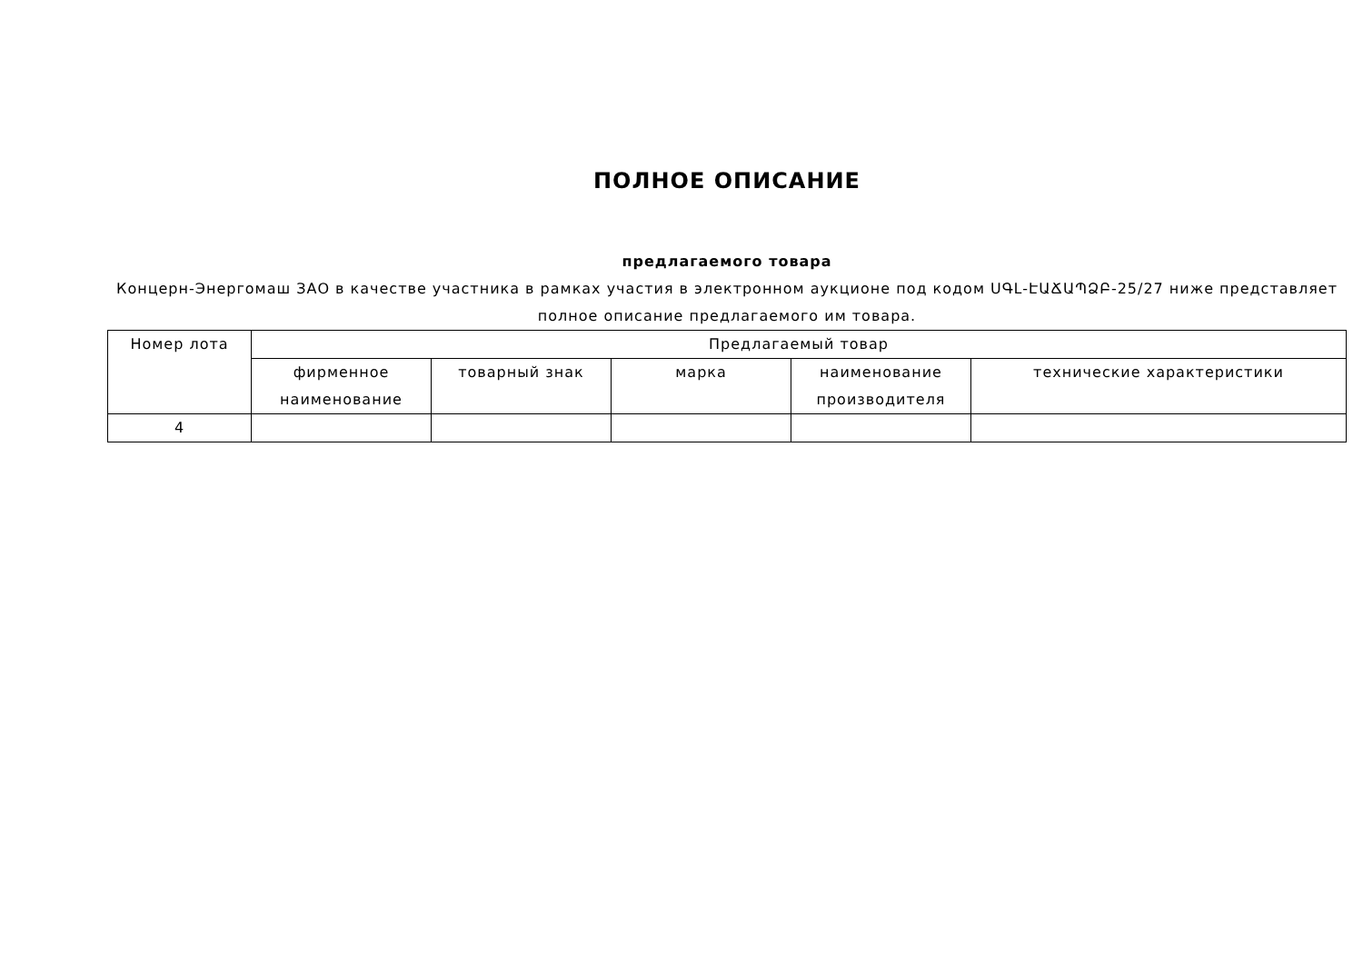ПОЛНОЕ ОПИСАНИЕ
предлагаемого товара
Концерн-Энергомаш ЗАО в качестве участника в рамках участия в электронном аукционе под кодом ՍԳԼ-ԷԱՃԱՊՁԲ-25/27 ниже представляет полное описание предлагаемого им товара.
| Номер лота | Предлагаемый товар | | | | |
| --- | --- | --- | --- | --- | --- |
| | фирменное наименование | товарный знак | марка | наименование производителя | технические характеристики |
| 4 | | | | | |